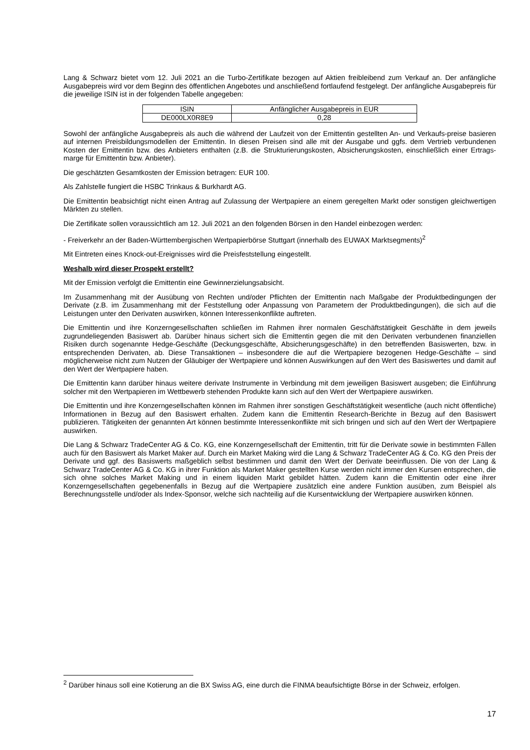Lang & Schwarz bietet vom 12. Juli 2021 an die Turbo-Zertifikate bezogen auf Aktien freibleibend zum Verkauf an. Der anfängliche Ausgabepreis wird vor dem Beginn des öffentlichen Angebotes und anschließend fortlaufend festgelegt. Der anfängliche Ausgabepreis für die jeweilige ISIN ist in der folgenden Tabelle angegeben:
| ISIN | Anfänglicher Ausgabepreis in EUR |
| DE000LX0R8E9 | 0,28 |
Sowohl der anfängliche Ausgabepreis als auch die während der Laufzeit von der Emittentin gestellten An- und Verkaufs-preise basieren auf internen Preisbildungsmodellen der Emittentin. In diesen Preisen sind alle mit der Ausgabe und ggfs. dem Vertrieb verbundenen Kosten der Emittentin bzw. des Anbieters enthalten (z.B. die Strukturierungskosten, Absicherungskosten, einschließlich einer Ertrags-marge für Emittentin bzw. Anbieter).
Die geschätzten Gesamtkosten der Emission betragen: EUR 100.
Als Zahlstelle fungiert die HSBC Trinkaus & Burkhardt AG.
Die Emittentin beabsichtigt nicht einen Antrag auf Zulassung der Wertpapiere an einem geregelten Markt oder sonstigen gleichwertigen Märkten zu stellen.
Die Zertifikate sollen voraussichtlich am 12. Juli 2021 an den folgenden Börsen in den Handel einbezogen werden:
- Freiverkehr an der Baden-Württembergischen Wertpapierbörse Stuttgart (innerhalb des EUWAX Marktsegments)<sup>2</sup>
Mit Eintreten eines Knock-out-Ereignisses wird die Preisfeststellung eingestellt.
Weshalb wird dieser Prospekt erstellt?
Mit der Emission verfolgt die Emittentin eine Gewinnerzielungsabsicht.
Im Zusammenhang mit der Ausübung von Rechten und/oder Pflichten der Emittentin nach Maßgabe der Produktbedingungen der Derivate (z.B. im Zusammenhang mit der Feststellung oder Anpassung von Parametern der Produktbedingungen), die sich auf die Leistungen unter den Derivaten auswirken, können Interessenkonflikte auftreten.
Die Emittentin und ihre Konzerngesellschaften schließen im Rahmen ihrer normalen Geschäftstätigkeit Geschäfte in dem jeweils zugrundeliegenden Basiswert ab. Darüber hinaus sichert sich die Emittentin gegen die mit den Derivaten verbundenen finanziellen Risiken durch sogenannte Hedge-Geschäfte (Deckungsgeschäfte, Absicherungsgeschäfte) in den betreffenden Basiswerten, bzw. in entsprechenden Derivaten, ab. Diese Transaktionen – insbesondere die auf die Wertpapiere bezogenen Hedge-Geschäfte – sind möglicherweise nicht zum Nutzen der Gläubiger der Wertpapiere und können Auswirkungen auf den Wert des Basiswertes und damit auf den Wert der Wertpapiere haben.
Die Emittentin kann darüber hinaus weitere derivate Instrumente in Verbindung mit dem jeweiligen Basiswert ausgeben; die Einführung solcher mit den Wertpapieren im Wettbewerb stehenden Produkte kann sich auf den Wert der Wertpapiere auswirken.
Die Emittentin und ihre Konzerngesellschaften können im Rahmen ihrer sonstigen Geschäftstätigkeit wesentliche (auch nicht öffentliche) Informationen in Bezug auf den Basiswert erhalten. Zudem kann die Emittentin Research-Berichte in Bezug auf den Basiswert publizieren. Tätigkeiten der genannten Art können bestimmte Interessenkonflikte mit sich bringen und sich auf den Wert der Wertpapiere auswirken.
Die Lang & Schwarz TradeCenter AG & Co. KG, eine Konzerngesellschaft der Emittentin, tritt für die Derivate sowie in bestimmten Fällen auch für den Basiswert als Market Maker auf. Durch ein Market Making wird die Lang & Schwarz TradeCenter AG & Co. KG den Preis der Derivate und ggf. des Basiswerts maßgeblich selbst bestimmen und damit den Wert der Derivate beeinflussen. Die von der Lang & Schwarz TradeCenter AG & Co. KG in ihrer Funktion als Market Maker gestellten Kurse werden nicht immer den Kursen entsprechen, die sich ohne solches Market Making und in einem liquiden Markt gebildet hätten. Zudem kann die Emittentin oder eine ihrer Konzerngesellschaften gegebenenfalls in Bezug auf die Wertpapiere zusätzlich eine andere Funktion ausüben, zum Beispiel als Berechnungsstelle und/oder als Index-Sponsor, welche sich nachteilig auf die Kursentwicklung der Wertpapiere auswirken können.
<sup>2</sup> Darüber hinaus soll eine Kotierung an die BX Swiss AG, eine durch die FINMA beaufsichtigte Börse in der Schweiz, erfolgen.
17